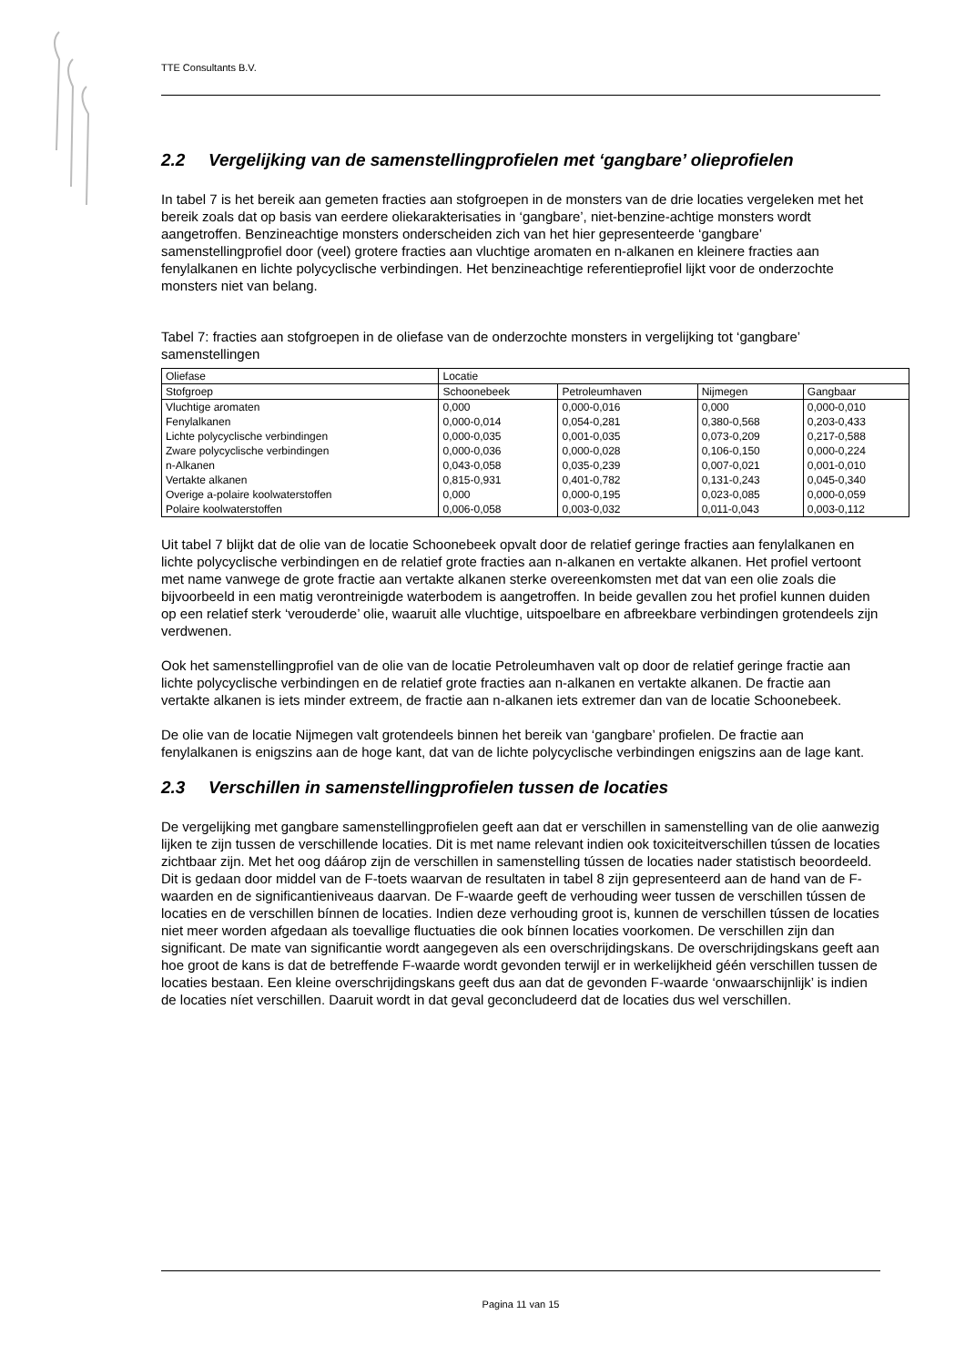TTE Consultants B.V.
2.2 Vergelijking van de samenstellingprofielen met ‘gangbare’ olieprofielen
In tabel 7 is het bereik aan gemeten fracties aan stofgroepen in de monsters van de drie locaties vergeleken met het bereik zoals dat op basis van eerdere oliekarakterisaties in ‘gangbare’, niet-benzine-achtige monsters wordt aangetroffen. Benzineachtige monsters onderscheiden zich van het hier gepresenteerde ‘gangbare’ samenstellingprofiel door (veel) grotere fracties aan vluchtige aromaten en n-alkanen en kleinere fracties aan fenylalkanen en lichte polycyclische verbindingen. Het benzineachtige referentieprofiel lijkt voor de onderzochte monsters niet van belang.
Tabel 7: fracties aan stofgroepen in de oliefase van de onderzochte monsters in vergelijking tot ‘gangbare’ samenstellingen
| Oliefase | Locatie | | | |
| Stofgroep | Schoonebeek | Petroleumhaven | Nijmegen | Gangbaar |
| Vluchtige aromaten | 0,000 | 0,000-0,016 | 0,000 | 0,000-0,010 |
| Fenylalkanen | 0,000-0,014 | 0,054-0,281 | 0,380-0,568 | 0,203-0,433 |
| Lichte polycyclische verbindingen | 0,000-0,035 | 0,001-0,035 | 0,073-0,209 | 0,217-0,588 |
| Zware polycyclische verbindingen | 0,000-0,036 | 0,000-0,028 | 0,106-0,150 | 0,000-0,224 |
| n-Alkanen | 0,043-0,058 | 0,035-0,239 | 0,007-0,021 | 0,001-0,010 |
| Vertakte alkanen | 0,815-0,931 | 0,401-0,782 | 0,131-0,243 | 0,045-0,340 |
| Overige a-polaire koolwaterstoffen | 0,000 | 0,000-0,195 | 0,023-0,085 | 0,000-0,059 |
| Polaire koolwaterstoffen | 0,006-0,058 | 0,003-0,032 | 0,011-0,043 | 0,003-0,112 |
Uit tabel 7 blijkt dat de olie van de locatie Schoonebeek opvalt door de relatief geringe fracties aan fenylalkanen en lichte polycyclische verbindingen en de relatief grote fracties aan n-alkanen en vertakte alkanen. Het profiel vertoont met name vanwege de grote fractie aan vertakte alkanen sterke overeenkomsten met dat van een olie zoals die bijvoorbeeld in een matig verontreinigde waterbodem is aangetroffen. In beide gevallen zou het profiel kunnen duiden op een relatief sterk ‘verouderde’ olie, waaruit alle vluchtige, uitspoelbare en afbreekbare verbindingen grotendeels zijn verdwenen.
Ook het samenstellingprofiel van de olie van de locatie Petroleumhaven valt op door de relatief geringe fractie aan lichte polycyclische verbindingen en de relatief grote fracties aan n-alkanen en vertakte alkanen. De fractie aan vertakte alkanen is iets minder extreem, de fractie aan n-alkanen iets extremer dan van de locatie Schoonebeek.
De olie van de locatie Nijmegen valt grotendeels binnen het bereik van ‘gangbare’ profielen. De fractie aan fenylalkanen is enigszins aan de hoge kant, dat van de lichte polycyclische verbindingen enigszins aan de lage kant.
2.3 Verschillen in samenstellingprofielen tussen de locaties
De vergelijking met gangbare samenstellingprofielen geeft aan dat er verschillen in samenstelling van de olie aanwezig lijken te zijn tussen de verschillende locaties. Dit is met name relevant indien ook toxiciteitverschillen tússen de locaties zichtbaar zijn. Met het oog dáárop zijn de verschillen in samenstelling tússen de locaties nader statistisch beoordeeld. Dit is gedaan door middel van de F-toets waarvan de resultaten in tabel 8 zijn gepresenteerd aan de hand van de F-waarden en de significantieniveaus daarvan. De F-waarde geeft de verhouding weer tussen de verschillen tússen de locaties en de verschillen bínnen de locaties. Indien deze verhouding groot is, kunnen de verschillen tússen de locaties niet meer worden afgedaan als toevallige fluctuaties die ook bínnen locaties voorkomen. De verschillen zijn dan significant. De mate van significantie wordt aangegeven als een overschrijdingskans. De overschrijdingskans geeft aan hoe groot de kans is dat de betreffende F-waarde wordt gevonden terwijl er in werkelijkheid géén verschillen tussen de locaties bestaan. Een kleine overschrijdingskans geeft dus aan dat de gevonden F-waarde ‘onwaarschijnlijk’ is indien de locaties níet verschillen. Daaruit wordt in dat geval geconcludeerd dat de locaties dus wel verschillen.
Pagina 11 van 15